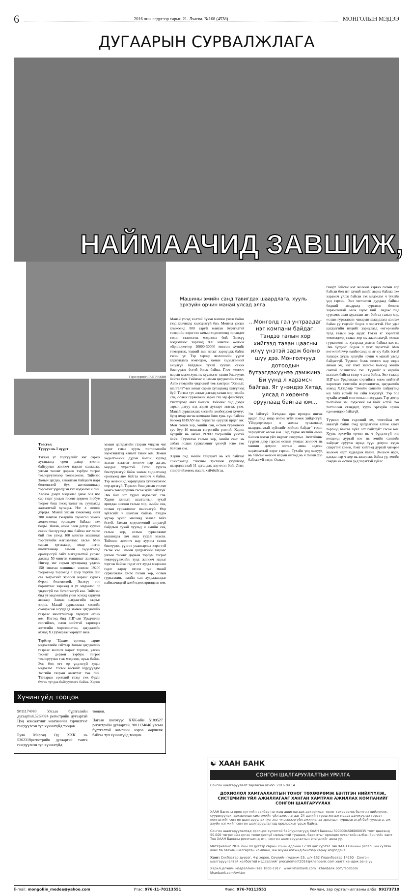6 2016 оны есдүгээр сарын 21. Лхагва. №168 (4538) МОНГОЛЫН МЭДЭЭ
ДУГААРЫН СУРВАЛЖЛАГА
НАЙМААЧИД ЗАВШИЖ,
Гэрэл зургийг Г.АРГУУЖИН
Төгсгөл.
Түрүүч нь I нүүрт
Тэгвэл уг торгуулийг нэг сарын хугацаанд орон даяар зохион байгуулан жолооч нарын халаасаас улсын төсөвт дөрвөн тэрбум төгрөг төвлөрүүлэхээр төлөвлөсөн. Тиймээс Замын цагдаа, хяналтын байцаагч нарт боломжтой бүх автомашинаар торгохыг үүрэгдсэн гэх мэдээлэл ч бий. Хэрвээ дээрх мэдээлэл үнэн бол нэг сар гэдэг улсын төсөвт дөрвөн тэрбум төгрөг биш гэхэд талыг нь суулгахад хангалттай хугацаа. Нэг л жишээ дурдъя. Манай улсын хэмжээнд нийт 300 мянган тээврийн хэрэгсэл замын хөдөлгөөнд оролцдог байлаа гэж бодъё. Яахав, олны олон дотор хуулиа сахин биелүүлээд явж байгаа нэг хэсэг бий гэж үзээд 100 мянган машиныг торгуулийн жагсаалтаас хасъя. Мөн сарын хугацаанд ямар нэгэн шалтгаанаар замын хөдөлгөөнд оролцоогүй байх магадлалтай учраас дахиад 50 мянган машиныг хасчихья. Ингээд нэг сарын хугацаанд үлдсэн 150 мянган машиныг зөвхөн 19200 төгрөгөөр торгоход л хоёр тэрбум 880 сая төгрөгийг жолооч нараас хураах бүрэн боломжтой. Энэхүү тоо баримтаас харахад л уг мэдээлэл ор үндэсгүй гэх баталгаагүй юм. Тиймээс бид уг мэдээллийн үнэн эсэхэд хариулт авахаар Замын цагдаагийн газрыг зорив. Манай сурвалжлах хэсгийн сонирхсон асуудалд замын цагдаагийн газраас нээлттэйгээр хариулт өгсөн юм. Ингээд бид ЗЦГ-ын Урьдчилан сэргийлэх, олон нийттэй харилцах хэлтсийн мэргэжилтэн, цагдаагийн ахмад Х.Одбаяраас хариулт авав.
Тэрбээр “Цахим ертөнц, зарим мэдээллийн сайтаар Замын цагдаагийн газраас жолооч нарыг торгож, улсын төсөвт дөрвөн тэрбум төгрөг төвлөрүүлнэ гэж мэдээлж, ярьж байна. Энэ бол огт ор үндэсгүй худал мэдээлэл. Улсын төсвийг бүрдүүлдэг Засгийн газрын агентлаг гэж бий. Татварын ерөнхий газар гэж бүхэл бүтэн тусдаа байгууллага байна. Харин
замын цагдаагийн газрын үндсэн чиг үүрэг гэвэл хууль тогтоомжийн хэрэгжилтэд хяналт тавих юм. Замын хөдөлгөөний дүрэм болон хуульд заасан заалтыг жолооч нар дагаж, мөрдөх үүрэгтэй. Гэтэл үүргээ биелүүлээгүй байж замын хөдөлгөөнд оролцоод явж байгаа жолооч ч байна. Тэр жолоочид хариуцлага хүлээлгэхээс өөр аргагүй. Тэрнээс биш улсын төсөвт мөнгө төвлөрүүлнэ гэсэн зүйл байхгүй. Энэ бол огт худал мэдээлэл” гэв. Харин хяналт, шалгалтын тухай ярихдаа зөвхөн галын хор, эмийн сан, ослын гурвалжинг шалгаагүй. Өөр зүйлсийг ч шалгаж байгаа. Гэхдээ эдгээр зүйлс машинд заавал байх ёстой. Замын хөдөлгөөний аюулгүй байдлын тухай хуульд ч эмийн сан, галын хор, ослын гурвалжинг машиндаа авч явах тухай заасан. Тиймээс жолооч нар хуулиа сахин биелүүлж, үүргээ ухамсарлах хэрэгтэй гэсэн юм. Замын цагдаагийн газраас улсын төсөвт дөрвөн тэрбум төгрөг төвлөрүүлэхийн тулд жолооч нарыг торгож байгаа гэдэг огт худал мэдээлэл гэдэг хариу өгсөн тул манай сурвалжлах хэсэг галын хор, ослын гурвалжин, эмийн сан худалдаалдаг наймаачидтай холбогдож ярилцсан юм.
Хүчингүйд тооцов
9011174080 Улсын бүртгэлийн дугаартай,5269024 регистрийн дугаартай Цэц консалтинг компанийн гэрчилгээг гээгдүүлсэн тул хүчингүйд тооцов.
Буян Маргад Од ХХК нь 5362318регистрийн дугаартай тамга гээгдүүлсэн тул хүчингүйд
тооцов.
Цагаан шилмүүс ХХК-ийн 5189527 регистрийн дугаартай, 9011134046 улсын бүртгэлтэй компани нэрээ өөрчилж байгаа тул хүчингүйд тооцов.
Машины эмийн санд тавигдах шаардлага, хууль эрхзүйн орчин манай улсад алга
Манай улсад хөлтэй бүхэн машин унаж байна гээд хэлчихэд хилсдэхгүй биз. Монгол улсын хэмжээнд 800 гаруй мянган бүртгэлтэй тээврийн хэрэгсэл замын хөдөлгөөнд оролцдог гэсэн статистик мэдээлэл бий. Энэхүү мэдээллээс харахад 800 мянган жолооч ойролцоогоор 10000-30000 мянган хүнийг тээвэрлэж, тэдний амь насыг хариуцаж байна гэсэн үг. Тэр хэрээр жолоочийн үүрэг хариуцлага нэмэгдэж, замын хөдөлгөөний аюулгүй байдлын тухай хуулиа сахин биелүүлэх ёстой болж байна. Гэвч жолооч нарын хэдэн хувь нь хуулиа яг сахин биелүүлж байгаа бол. Тиймээс ч Замын цагдаагийн газар, Авто тээврийн үндэсний төв хамтран “Хяналт, шалгалт”-ын аяныг сарын хугацаанд эхлүүлээд буй. Тэгвэл тус аяныг дагаад галын хор, эмийн сан, ослын гурвалжин зарна гэх зар фэйсбүүк, твиттерээр явах болсон. Тиймээс бид дээрх зарын дагуу хэд хэдэн дугаарт залгаж үзэв. Манай сурвалжлах хэсгийн холбогдсон хүмүүс бүгд ямар нэгэн компани биш хувь хүн байсан бөгөөд БНХАУ-аас бараагаа оруулж ирдэг аж. Мөн галын хор, эмийн сан, ослын гурвалжин тус бүр 10 мянган төгрөгийн үнэтэй. Харин бүгдийг нь авбал 19.900 төгрөгийн үнэтэй байв. Түүнчлэн галын хор, эмийн санг нь авбал ослын гурвалжинг үнэгүй өгнө гэж байсан юм.
Харин бид эмийн хайрцагт нь юу байгааг сонирхоход “Анхны тусламж үзүүлэхэд шаардлагатай 11 дагалдах хэрэгсэл бий. Лент, спирттэйхөвөн, наалт, хайчбайгаа.
...Монголд гал унтраадаг нэг компани байдаг. Тэндээ галын хор хийгээд таван цаасны илүү үнэтэй зарж болно шүү дээ. Монголчууд дотоодын бүтээгдэхүүнээ дэмжинэ. Би үүнд л харамсч байгаа. Яг үнэндээ Хятад улсад л хөрөнгө оруулаад байгаа юм...
Эм байхгүй. Хятадаас орж ирэхдээ ингэж ирдэг. Бид ямар нэгэн зүйл нэмж хийдэггүй. Үйлдвэрлэхдээ л анхны тусламжид шаардлагатай зүйлсийг хийсэн байдаг” гэсэн хариултыг өгсөн юм. Энд хэдэн жилийн өмнө болсон нэгэн үйл явдлыг сануулья. Энхтайвны гүүрэн дээр гарсан ослын улмаас жолооч нь машин дотроо шатаж амиа алдсан харамсалтай хэрэг гарсан. Тухайн үед хажууд нь байсан жолооч нарын нэгэнд нь ч галын хор байгаагүй гэдэг. Ослын
газарт байсан нэг жолооч хэрвээ галын хор байсан бол нэг хүний амийг аврах байлаа гэж харамсч үйлж байсан гэх мэдээлэл ч тухайн үед гарсан. Энэ мэтчилэн дурдаад байвал бидний амьдралд сургамж болсон харамсалтай олон хэрэг бий. Эндээс бид сургамж аван худалдан авч байгаа галын хор, ослын гурвалжин чанарын шаардлага хангаж байна уу гэдгийг бодох л хэрэгтэй. Нэг удаа цагдаагийн нүдийг хариулаад өнгөрөхийн тулд галын хор авдаг. Гэтэл яг хэрэгтэй тохиолдолд галын хор нь ажиллахгүй, ослын гурвалжин нь хугараад унасан байвал яах вэ. Энэ бүгдийг бодож л үзэх хэрэгтэй. Мөн нөгөөтэйгүүр эмийн санд нь яг юу байх ёстой талаарх хууль эрхзүйн орчин ч манай улсад байдаггүй. Түүнээс болж жолооч нар элдэв янзын эм, нэг бэнт хийсэн болоод эмийн сантай болчихлоо гэх. Түүнийг ч нарийн шалгаж байгаа газар ч алга байна. Энэ талаар ЗЦГ-ын Урьдчилан сэргийлэх олон нийттэй харилцах хэлтсийн мэргэжилтэн, цагдаагийн ахмад Х.Одбаяр “Эмийн сангийн хайрцганд юу байх ёстойг би сайн мэдэхгүй. Тэр бол тухайн хүний сонголтын л асуудал. Тэр дотор толгойны эм, гэдэсний эм байх ёстой гэж тогтоосон стандарт, хууль эрхзүйн орчин одоохондоо байхгүй.
Түүнээс биш гэдэсний эм, толгойны эм аваагүй байна гээд цагдаагийн албан хаагч торгоод байгаа зүйл огт байхгүй” гэсэн юм. Хууль эрхзүйн орчин нь ч бүрдээгүй энэ нөхцөлд дуртай нэг нь эмийн сангийн хайрцаг оруулж ирээд түүн дотроо хэдэн спирттэй хөвөн, бэнт хийгээд дуртай үнээрээ жолооч нарт худалдаж байна. Жолооч нарч, цагдаа нар ч хор нь ажиллаж байна уу, эмийн сандаа нь ослын үед хэрэгтэй зүйлс
☯ ХААН БАНК
СОНГОН ШАЛГАРУУЛАЛТЫН УРИЛГА
Сонгон шалгаруулалт зарласан огноо: 2016.09.14
ДОХИОЛОЛ ХАМГААЛАЛТЫН ТОНОГ ТӨХӨӨРӨМЖ БЭЛТГЭН НИЙЛҮҮЛЖ, СИСТЕМИЙН ҮЙЛ АЖИЛЛАГААГ ХАНГАН ХАМТРАН АЖИЛЛАХ КОМПАНИЙГ СОНГОН ШАЛГАРУУЛАХ
ХААН Банкны орон нутгийн салбар нэгжид ашиглагдах дохиоллын тоног төхөөрөмж бэлтгэн нийлүүлж, суурилуулах, дохиоллын системийн үйл ажиллагааг 24 цагийн турш хянаж мэдээ дамжуулах гэрээт компанийг сонгон шалгаруулах тул энэ чиглэлээр үйл ажиллагаа эрхэлдэг туршлагатай байгууллага, аж ахуйн нэгжийг сонгон шалгаруулалтад оролцохыг урьж байна.
Сонгон шалгаруулалтад оролцох хүсэлтэй байгууллагууд ХААН Банкны 5000004506000035 тоот дансанд 50,000 төгрөгийн эргэн төлөгдөхгүй нөхцөлтэй тушааж, баримтыг оролцох хүсэлтийн албан бичгийн хамт Төв ХААН Банкны ресепшинд өгч, сонгон шалгаруулалтын өгөгдлийг авна уу.
Материалыг 2016 оны 09 дүгээр сарын 28-ны өдрийн 12:00 цаг хүртэл Төв ХААН Банкны ресепшин хүлээн авах ба зөвхөн шалгарсан компани, аж ахуйн нэгжид бичгээр хариу мэдэгдэнэ.
Хаяг: Сүхбаатар дүүрэг, 4-р хороо, Сөүлийн гудамж-25, ш/х-152 Улаанбаатар 14250 Сонгон шалгаруулалтай холбоотой мэдээллийг procurement2016@khanbank.com хаягт хандаж авна уу.
Харилцагчийн мэдээллийн төв 1800-1917 www.khanbank.com khanbank.com/facebook khanbank.com/twitter
E-mail: mongoliin_medee@yahoo.com Утас: 976-11-70113551 Факс: 976-70113551 Реклам, зар сурталчилгааны алба: 99173710